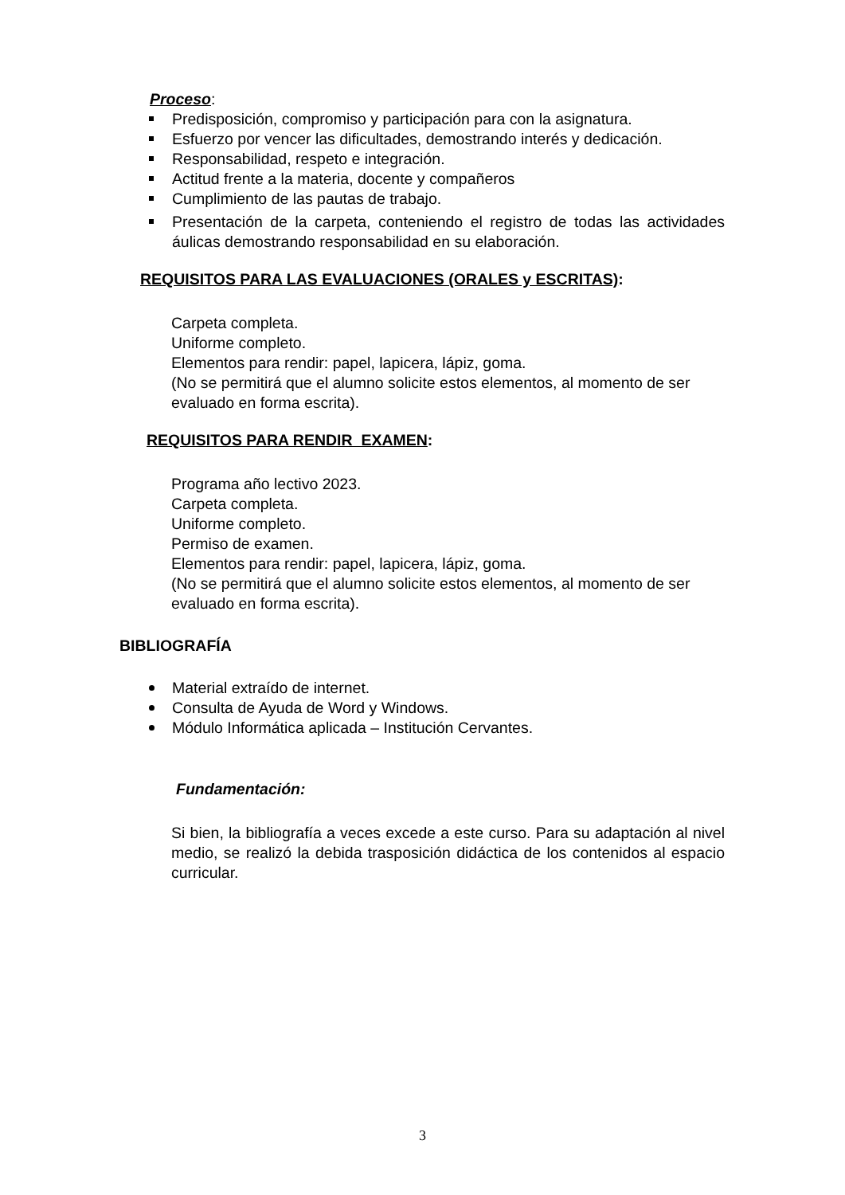Proceso:
Predisposición, compromiso y participación para con la asignatura.
Esfuerzo por vencer las dificultades, demostrando interés y dedicación.
Responsabilidad, respeto e integración.
Actitud frente a la materia, docente y compañeros
Cumplimiento de las pautas de trabajo.
Presentación de la carpeta, conteniendo el registro de todas las actividades áulicas demostrando responsabilidad en su elaboración.
REQUISITOS PARA LAS EVALUACIONES (ORALES y ESCRITAS):
Carpeta completa.
Uniforme completo.
Elementos para rendir: papel, lapicera, lápiz, goma.
(No se permitirá que el alumno solicite estos elementos, al momento de ser evaluado en forma escrita).
REQUISITOS PARA RENDIR EXAMEN:
Programa año lectivo 2023.
Carpeta completa.
Uniforme completo.
Permiso de examen.
Elementos para rendir: papel, lapicera, lápiz, goma.
(No se permitirá que el alumno solicite estos elementos, al momento de ser evaluado en forma escrita).
BIBLIOGRAFÍA
Material extraído de internet.
Consulta de Ayuda de Word y Windows.
Módulo Informática aplicada – Institución Cervantes.
Fundamentación:
Si bien, la bibliografía a veces excede a este curso. Para su adaptación al nivel medio, se realizó la debida trasposición didáctica de los contenidos al espacio curricular.
3